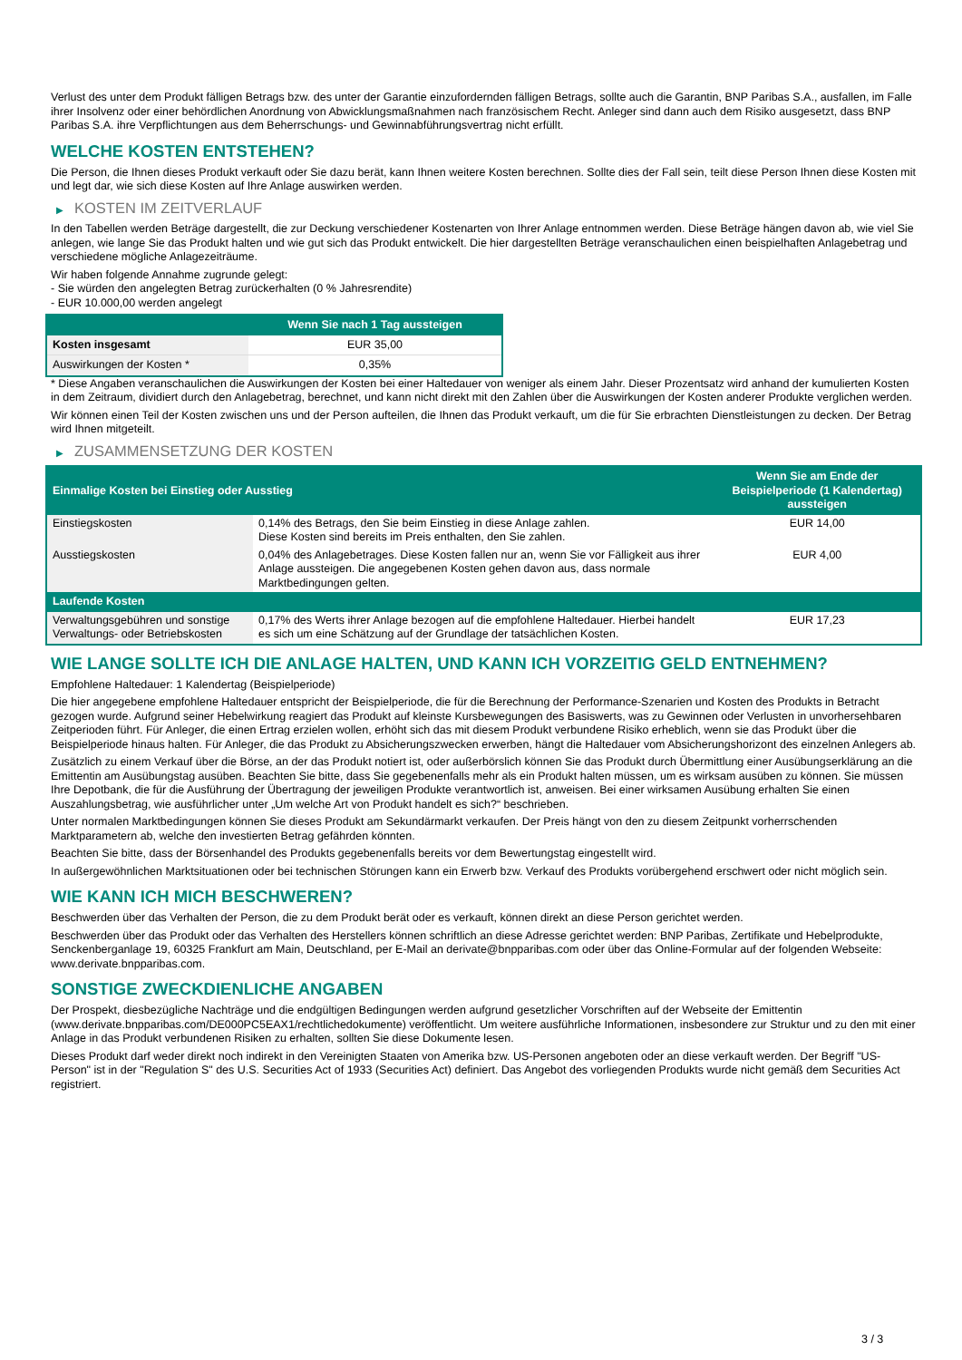Verlust des unter dem Produkt fälligen Betrags bzw. des unter der Garantie einzufordernden fälligen Betrags, sollte auch die Garantin, BNP Paribas S.A., ausfallen, im Falle ihrer Insolvenz oder einer behördlichen Anordnung von Abwicklungsmaßnahmen nach französischem Recht. Anleger sind dann auch dem Risiko ausgesetzt, dass BNP Paribas S.A. ihre Verpflichtungen aus dem Beherrschungs- und Gewinnabführungsvertrag nicht erfüllt.
WELCHE KOSTEN ENTSTEHEN?
Die Person, die Ihnen dieses Produkt verkauft oder Sie dazu berät, kann Ihnen weitere Kosten berechnen. Sollte dies der Fall sein, teilt diese Person Ihnen diese Kosten mit und legt dar, wie sich diese Kosten auf Ihre Anlage auswirken werden.
▶ KOSTEN IM ZEITVERLAUF
In den Tabellen werden Beträge dargestellt, die zur Deckung verschiedener Kostenarten von Ihrer Anlage entnommen werden. Diese Beträge hängen davon ab, wie viel Sie anlegen, wie lange Sie das Produkt halten und wie gut sich das Produkt entwickelt. Die hier dargestellten Beträge veranschaulichen einen beispielhaften Anlagebetrag und verschiedene mögliche Anlagezeiträume.
Wir haben folgende Annahme zugrunde gelegt:
- Sie würden den angelegten Betrag zurückerhalten (0 % Jahresrendite)
- EUR 10.000,00 werden angelegt
| | Wenn Sie nach 1 Tag aussteigen |
| --- | --- |
| Kosten insgesamt | EUR 35,00 |
| Auswirkungen der Kosten * | 0,35% |
* Diese Angaben veranschaulichen die Auswirkungen der Kosten bei einer Haltedauer von weniger als einem Jahr. Dieser Prozentsatz wird anhand der kumulierten Kosten in dem Zeitraum, dividiert durch den Anlagebetrag, berechnet, und kann nicht direkt mit den Zahlen über die Auswirkungen der Kosten anderer Produkte verglichen werden.
Wir können einen Teil der Kosten zwischen uns und der Person aufteilen, die Ihnen das Produkt verkauft, um die für Sie erbrachten Dienstleistungen zu decken. Der Betrag wird Ihnen mitgeteilt.
▶ ZUSAMMENSETZUNG DER KOSTEN
| Einmalige Kosten bei Einstieg oder Ausstieg | | Wenn Sie am Ende der Beispielperiode (1 Kalendertag) aussteigen |
| --- | --- | --- |
| Einstiegskosten | 0,14% des Betrags, den Sie beim Einstieg in diese Anlage zahlen. Diese Kosten sind bereits im Preis enthalten, den Sie zahlen. | EUR 14,00 |
| Ausstiegskosten | 0,04% des Anlagebetrages. Diese Kosten fallen nur an, wenn Sie vor Fälligkeit aus ihrer Anlage aussteigen. Die angegebenen Kosten gehen davon aus, dass normale Marktbedingungen gelten. | EUR 4,00 |
| Laufende Kosten | | |
| Verwaltungsgebühren und sonstige Verwaltungs- oder Betriebskosten | 0,17% des Werts ihrer Anlage bezogen auf die empfohlene Haltedauer. Hierbei handelt es sich um eine Schätzung auf der Grundlage der tatsächlichen Kosten. | EUR 17,23 |
WIE LANGE SOLLTE ICH DIE ANLAGE HALTEN, UND KANN ICH VORZEITIG GELD ENTNEHMEN?
Empfohlene Haltedauer: 1 Kalendertag (Beispielperiode)
Die hier angegebene empfohlene Haltedauer entspricht der Beispielperiode, die für die Berechnung der Performance-Szenarien und Kosten des Produkts in Betracht gezogen wurde. Aufgrund seiner Hebelwirkung reagiert das Produkt auf kleinste Kursbewegungen des Basiswerts, was zu Gewinnen oder Verlusten in unvorhersehbaren Zeitperioden führt. Für Anleger, die einen Ertrag erzielen wollen, erhöht sich das mit diesem Produkt verbundene Risiko erheblich, wenn sie das Produkt über die Beispielperiode hinaus halten. Für Anleger, die das Produkt zu Absicherungszwecken erwerben, hängt die Haltedauer vom Absicherungshorizont des einzelnen Anlegers ab.
Zusätzlich zu einem Verkauf über die Börse, an der das Produkt notiert ist, oder außerbörslich können Sie das Produkt durch Übermittlung einer Ausübungserklärung an die Emittentin am Ausübungstag ausüben. Beachten Sie bitte, dass Sie gegebenenfalls mehr als ein Produkt halten müssen, um es wirksam ausüben zu können. Sie müssen Ihre Depotbank, die für die Ausführung der Übertragung der jeweiligen Produkte verantwortlich ist, anweisen. Bei einer wirksamen Ausübung erhalten Sie einen Auszahlungsbetrag, wie ausführlicher unter „Um welche Art von Produkt handelt es sich?“ beschrieben.
Unter normalen Marktbedingungen können Sie dieses Produkt am Sekundärmarkt verkaufen. Der Preis hängt von den zu diesem Zeitpunkt vorherrschenden Marktparametern ab, welche den investierten Betrag gefährden könnten.
Beachten Sie bitte, dass der Börsenhandel des Produkts gegebenenfalls bereits vor dem Bewertungstag eingestellt wird.
In außergewöhnlichen Marktsituationen oder bei technischen Störungen kann ein Erwerb bzw. Verkauf des Produkts vorübergehend erschwert oder nicht möglich sein.
WIE KANN ICH MICH BESCHWEREN?
Beschwerden über das Verhalten der Person, die zu dem Produkt berät oder es verkauft, können direkt an diese Person gerichtet werden.
Beschwerden über das Produkt oder das Verhalten des Herstellers können schriftlich an diese Adresse gerichtet werden: BNP Paribas, Zertifikate und Hebelprodukte, Senckenberganlage 19, 60325 Frankfurt am Main, Deutschland, per E-Mail an derivate@bnpparibas.com oder über das Online-Formular auf der folgenden Webseite: www.derivate.bnpparibas.com.
SONSTIGE ZWECKDIENLICHE ANGABEN
Der Prospekt, diesbezügliche Nachträge und die endgültigen Bedingungen werden aufgrund gesetzlicher Vorschriften auf der Webseite der Emittentin (www.derivate.bnpparibas.com/DE000PC5EAX1/rechtlichedokumente) veröffentlicht. Um weitere ausführliche Informationen, insbesondere zur Struktur und zu den mit einer Anlage in das Produkt verbundenen Risiken zu erhalten, sollten Sie diese Dokumente lesen.
Dieses Produkt darf weder direkt noch indirekt in den Vereinigten Staaten von Amerika bzw. US-Personen angeboten oder an diese verkauft werden. Der Begriff "US-Person" ist in der "Regulation S" des U.S. Securities Act of 1933 (Securities Act) definiert. Das Angebot des vorliegenden Produkts wurde nicht gemäß dem Securities Act registriert.
3 / 3